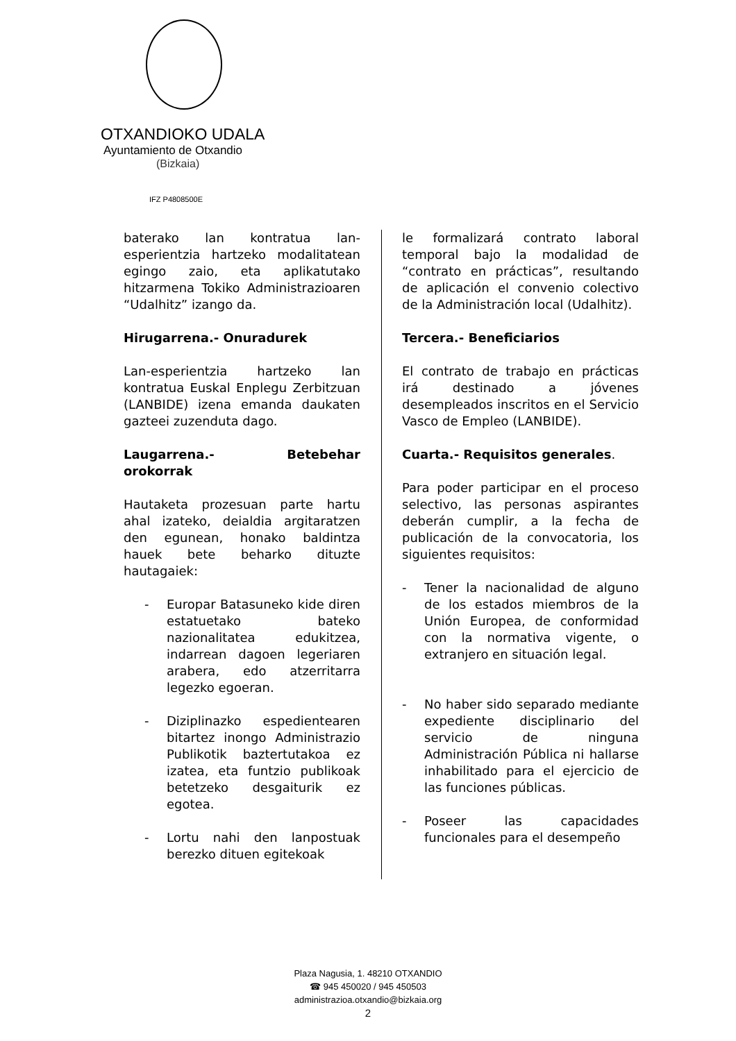OTXANDIOKO UDALA
Ayuntamiento de Otxandio
(Bizkaia)
IFZ P4808500E
baterako lan kontratua lan-esperientzia hartzeko modalitatean egingo zaio, eta aplikatutako hitzarmena Tokiko Administrazioaren “Udalhitz” izango da.
Hirugarrena.- Onuradurek
Lan-esperientzia hartzeko lan kontratua Euskal Enplegu Zerbitzuan (LANBIDE) izena emanda daukaten gazteei zuzenduta dago.
Laugarrena.- Betebehar orokorrak
Hautaketa prozesuan parte hartu ahal izateko, deialdia argitaratzen den egunean, honako baldintza hauek bete beharko dituzte hautagaiek:
- Europar Batasuneko kide diren estatuetako bateko nazionalitatea edukitzea, indarrean dagoen legeriaren arabera, edo atzerritarra legezko egoeran.
- Diziplinazko espedientearen bitartez inongo Administrazio Publikotik baztertutakoa ez izatea, eta funtzio publikoak betetzeko desgaiturik ez egotea.
- Lortu nahi den lanpostuak berezko dituen egitekoak
le formalizará contrato laboral temporal bajo la modalidad de “contrato en prácticas”, resultando de aplicación el convenio colectivo de la Administración local (Udalhitz).
Tercera.- Beneficiarios
El contrato de trabajo en prácticas irá destinado a jóvenes desempleados inscritos en el Servicio Vasco de Empleo (LANBIDE).
Cuarta.- Requisitos generales.
Para poder participar en el proceso selectivo, las personas aspirantes deberán cumplir, a la fecha de publicación de la convocatoria, los siguientes requisitos:
- Tener la nacionalidad de alguno de los estados miembros de la Unión Europea, de conformidad con la normativa vigente, o extranjero en situación legal.
- No haber sido separado mediante expediente disciplinario del servicio de ninguna Administración Pública ni hallarse inhabilitado para el ejercicio de las funciones públicas.
- Poseer las capacidades funcionales para el desempeño
Plaza Nagusia, 1. 48210 OTXANDIO
☎ 945 450020 / 945 450503
administrazioa.otxandio@bizkaia.org
2